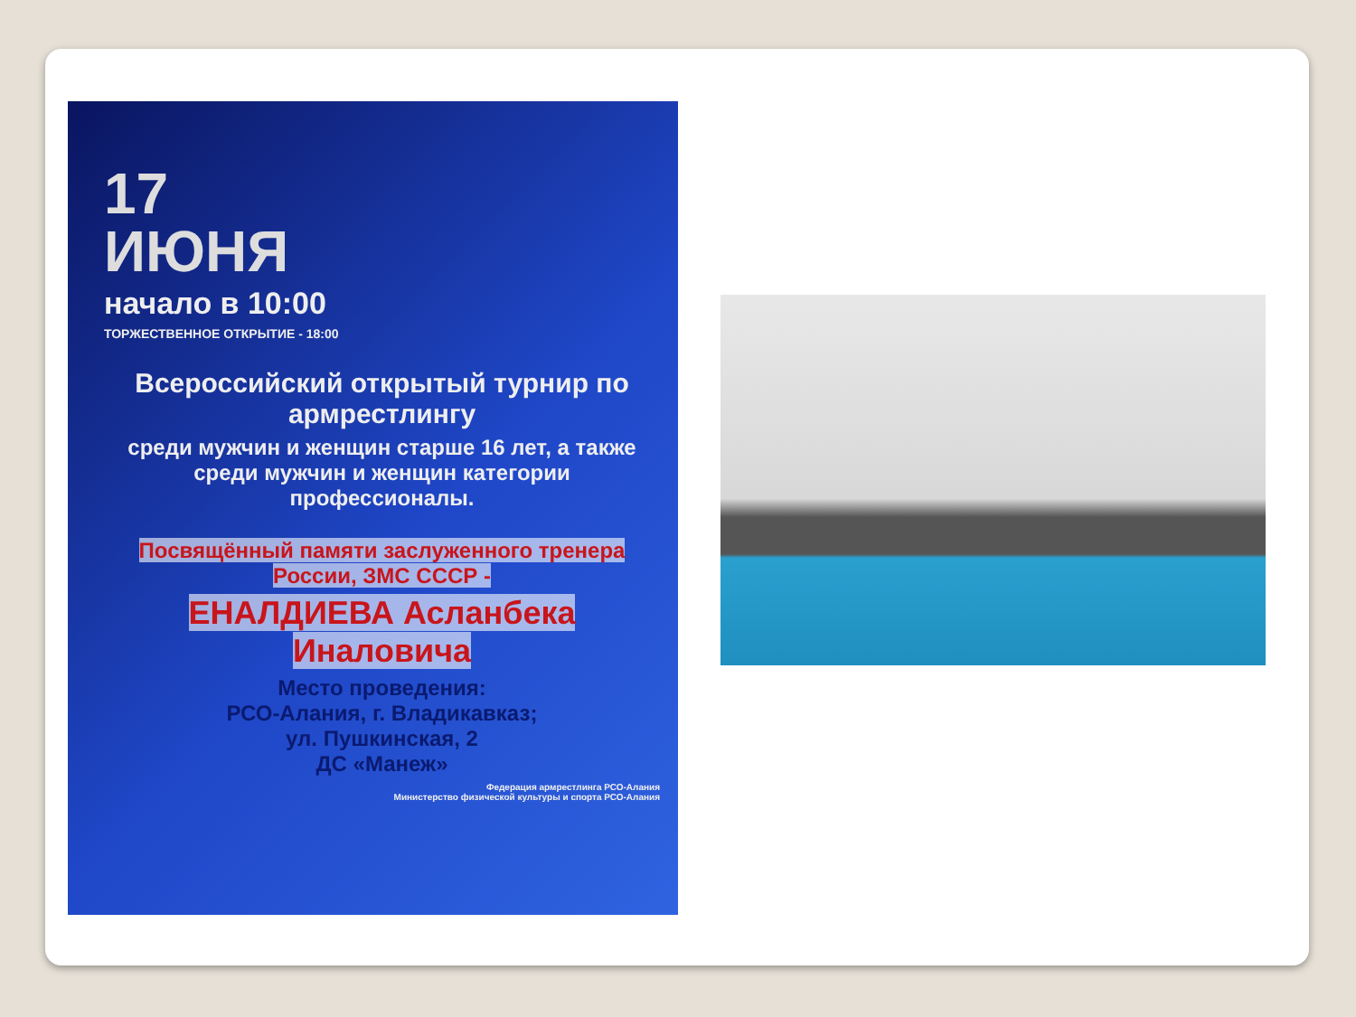17
ИЮНЯ
начало в 10:00
ТОРЖЕСТВЕННОЕ ОТКРЫТИЕ - 18:00
Всероссийский открытый турнир по армрестлингу
среди мужчин и женщин старше 16 лет, а также среди мужчин и женщин категории профессионалы.
Посвящённый памяти заслуженного тренера России, ЗМС СССР -
ЕНАЛДИЕВА Асланбека Иналовича
Место проведения:
РСО-Алания, г. Владикавказ;
ул. Пушкинская, 2
ДС «Манеж»
Федерация армрестлинга РСО-Алания
Министерство физической культуры и спорта РСО-Алания